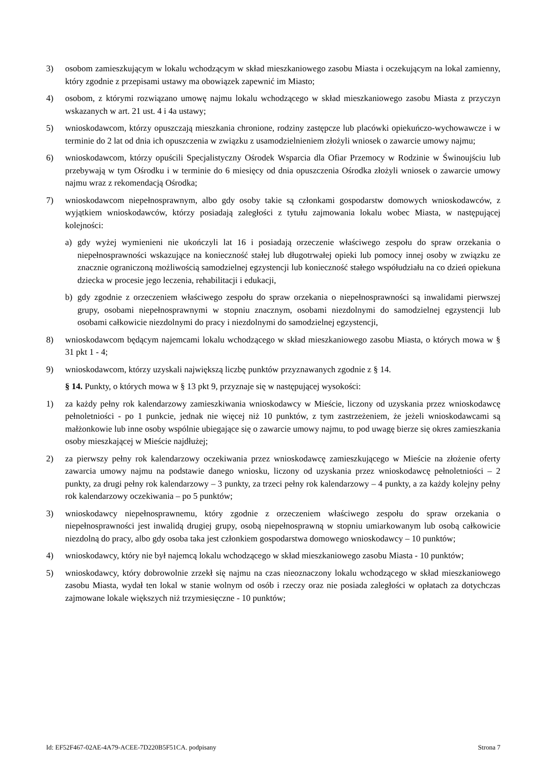3) osobom zamieszkującym w lokalu wchodzącym w skład mieszkaniowego zasobu Miasta i oczekującym na lokal zamienny, który zgodnie z przepisami ustawy ma obowiązek zapewnić im Miasto;
4) osobom, z którymi rozwiązano umowę najmu lokalu wchodzącego w skład mieszkaniowego zasobu Miasta z przyczyn wskazanych w art. 21 ust. 4 i 4a ustawy;
5) wnioskodawcom, którzy opuszczają mieszkania chronione, rodziny zastępcze lub placówki opiekuńczo-wychowawcze i w terminie do 2 lat od dnia ich opuszczenia w związku z usamodzielnieniem złożyli wniosek o zawarcie umowy najmu;
6) wnioskodawcom, którzy opuścili Specjalistyczny Ośrodek Wsparcia dla Ofiar Przemocy w Rodzinie w Świnoujściu lub przebywają w tym Ośrodku i w terminie do 6 miesięcy od dnia opuszczenia Ośrodka złożyli wniosek o zawarcie umowy najmu wraz z rekomendacją Ośrodka;
7) wnioskodawcom niepełnosprawnym, albo gdy osoby takie są członkami gospodarstw domowych wnioskodawców, z wyjątkiem wnioskodawców, którzy posiadają zaległości z tytułu zajmowania lokalu wobec Miasta, w następującej kolejności:
a) gdy wyżej wymienieni nie ukończyli lat 16 i posiadają orzeczenie właściwego zespołu do spraw orzekania o niepełnosprawności wskazujące na konieczność stałej lub długotrwałej opieki lub pomocy innej osoby w związku ze znacznie ograniczoną możliwością samodzielnej egzystencji lub konieczność stałego współudziału na co dzień opiekuna dziecka w procesie jego leczenia, rehabilitacji i edukacji,
b) gdy zgodnie z orzeczeniem właściwego zespołu do spraw orzekania o niepełnosprawności są inwalidami pierwszej grupy, osobami niepełnosprawnymi w stopniu znacznym, osobami niezdolnymi do samodzielnej egzystencji lub osobami całkowicie niezdolnymi do pracy i niezdolnymi do samodzielnej egzystencji,
8) wnioskodawcom będącym najemcami lokalu wchodzącego w skład mieszkaniowego zasobu Miasta, o których mowa w § 31 pkt 1 - 4;
9) wnioskodawcom, którzy uzyskali największą liczbę punktów przyznawanych zgodnie z § 14.
§ 14. Punkty, o których mowa w § 13 pkt 9, przyznaje się w następującej wysokości:
1) za każdy pełny rok kalendarzowy zamieszkiwania wnioskodawcy w Mieście, liczony od uzyskania przez wnioskodawcę pełnoletniości - po 1 punkcie, jednak nie więcej niż 10 punktów, z tym zastrzeżeniem, że jeżeli wnioskodawcami są małżonkowie lub inne osoby wspólnie ubiegające się o zawarcie umowy najmu, to pod uwagę bierze się okres zamieszkania osoby mieszkającej w Mieście najdłużej;
2) za pierwszy pełny rok kalendarzowy oczekiwania przez wnioskodawcę zamieszkującego w Mieście na złożenie oferty zawarcia umowy najmu na podstawie danego wniosku, liczony od uzyskania przez wnioskodawcę pełnoletniości – 2 punkty, za drugi pełny rok kalendarzowy – 3 punkty, za trzeci pełny rok kalendarzowy – 4 punkty, a za każdy kolejny pełny rok kalendarzowy oczekiwania – po 5 punktów;
3) wnioskodawcy niepełnosprawnemu, który zgodnie z orzeczeniem właściwego zespołu do spraw orzekania o niepełnosprawności jest inwalidą drugiej grupy, osobą niepełnosprawną w stopniu umiarkowanym lub osobą całkowicie niezdolną do pracy, albo gdy osoba taka jest członkiem gospodarstwa domowego wnioskodawcy – 10 punktów;
4) wnioskodawcy, który nie był najemcą lokalu wchodzącego w skład mieszkaniowego zasobu Miasta - 10 punktów;
5) wnioskodawcy, który dobrowolnie zrzekł się najmu na czas nieoznaczony lokalu wchodzącego w skład mieszkaniowego zasobu Miasta, wydał ten lokal w stanie wolnym od osób i rzeczy oraz nie posiada zaległości w opłatach za dotychczas zajmowane lokale większych niż trzymiesięczne - 10 punktów;
Id: EF52F467-02AE-4A79-ACEE-7D220B5F51CA. podpisany Strona 7